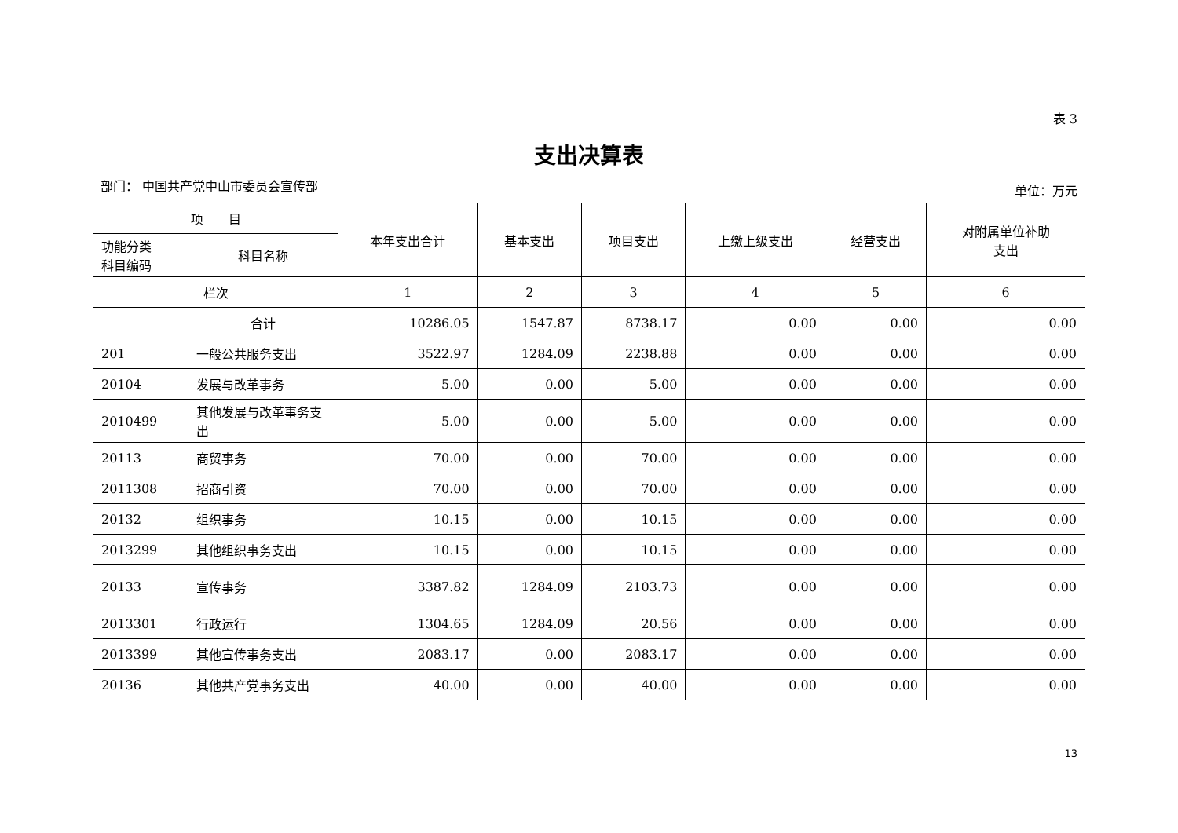表 3
支出决算表
部门： 中国共产党中山市委员会宣传部 单位：万元
| 项 目 | | 本年支出合计 | 基本支出 | 项目支出 | 上缴上级支出 | 经营支出 | 对附属单位补助 支出 |
| --- | --- | --- | --- | --- | --- | --- | --- |
| 功能分类 科目编码 | 科目名称 | | | | | | |
| 栏次 | | 1 | 2 | 3 | 4 | 5 | 6 |
| | 合计 | 10286.05 | 1547.87 | 8738.17 | 0.00 | 0.00 | 0.00 |
| 201 | 一般公共服务支出 | 3522.97 | 1284.09 | 2238.88 | 0.00 | 0.00 | 0.00 |
| 20104 | 发展与改革事务 | 5.00 | 0.00 | 5.00 | 0.00 | 0.00 | 0.00 |
| 2010499 | 其他发展与改革事务支出 | 5.00 | 0.00 | 5.00 | 0.00 | 0.00 | 0.00 |
| 20113 | 商贸事务 | 70.00 | 0.00 | 70.00 | 0.00 | 0.00 | 0.00 |
| 2011308 | 招商引资 | 70.00 | 0.00 | 70.00 | 0.00 | 0.00 | 0.00 |
| 20132 | 组织事务 | 10.15 | 0.00 | 10.15 | 0.00 | 0.00 | 0.00 |
| 2013299 | 其他组织事务支出 | 10.15 | 0.00 | 10.15 | 0.00 | 0.00 | 0.00 |
| 20133 | 宣传事务 | 3387.82 | 1284.09 | 2103.73 | 0.00 | 0.00 | 0.00 |
| 2013301 | 行政运行 | 1304.65 | 1284.09 | 20.56 | 0.00 | 0.00 | 0.00 |
| 2013399 | 其他宣传事务支出 | 2083.17 | 0.00 | 2083.17 | 0.00 | 0.00 | 0.00 |
| 20136 | 其他共产党事务支出 | 40.00 | 0.00 | 40.00 | 0.00 | 0.00 | 0.00 |
13